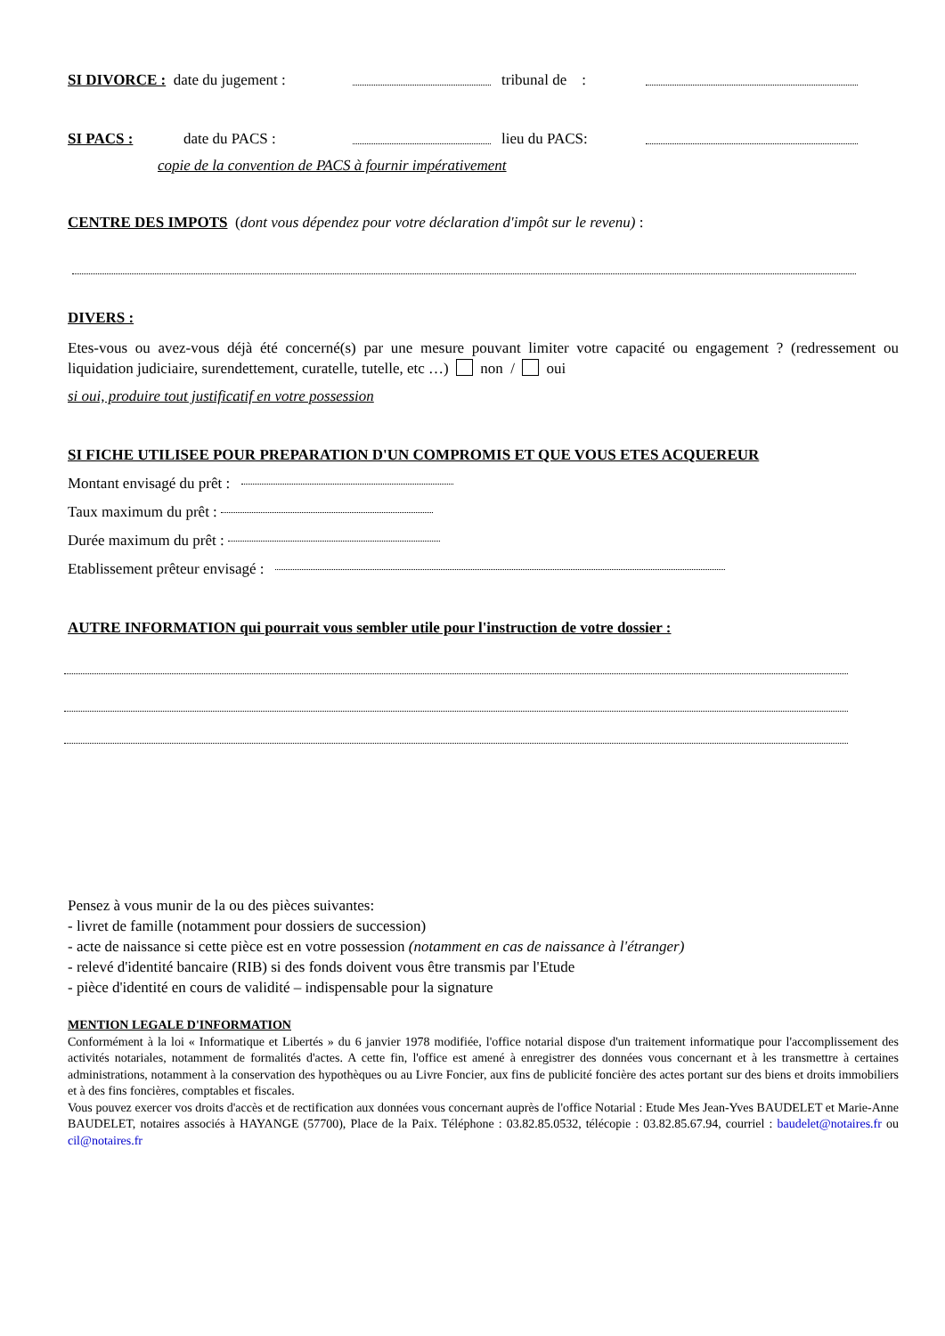SI DIVORCE : date du jugement : tribunal de :
SI PACS : date du PACS : lieu du PACS:
copie de la convention de PACS à fournir impérativement
CENTRE DES IMPOTS (dont vous dépendez pour votre déclaration d'impôt sur le revenu) :
DIVERS :
Etes-vous ou avez-vous déjà été concerné(s) par une mesure pouvant limiter votre capacité ou engagement ? (redressement ou liquidation judiciaire, surendettement, curatelle, tutelle, etc …) non / oui
si oui, produire tout justificatif en votre possession
SI FICHE UTILISEE POUR PREPARATION D'UN COMPROMIS ET QUE VOUS ETES ACQUEREUR
Montant envisagé du prêt :
Taux maximum du prêt :
Durée maximum du prêt :
Etablissement prêteur envisagé :
AUTRE INFORMATION qui pourrait vous sembler utile pour l'instruction de votre dossier :
Pensez à vous munir de la ou des pièces suivantes:
- livret de famille (notamment pour dossiers de succession)
- acte de naissance si cette pièce est en votre possession (notamment en cas de naissance à l'étranger)
- relevé d'identité bancaire (RIB) si des fonds doivent vous être transmis par l'Etude
- pièce d'identité en cours de validité – indispensable pour la signature
MENTION LEGALE D'INFORMATION
Conformément à la loi « Informatique et Libertés » du 6 janvier 1978 modifiée, l'office notarial dispose d'un traitement informatique pour l'accomplissement des activités notariales, notamment de formalités d'actes. A cette fin, l'office est amené à enregistrer des données vous concernant et à les transmettre à certaines administrations, notamment à la conservation des hypothèques ou au Livre Foncier, aux fins de publicité foncière des actes portant sur des biens et droits immobiliers et à des fins foncières, comptables et fiscales.
Vous pouvez exercer vos droits d'accès et de rectification aux données vous concernant auprès de l'office Notarial : Etude Mes Jean-Yves BAUDELET et Marie-Anne BAUDELET, notaires associés à HAYANGE (57700), Place de la Paix. Téléphone : 03.82.85.0532, télécopie : 03.82.85.67.94, courriel : baudelet@notaires.fr ou cil@notaires.fr